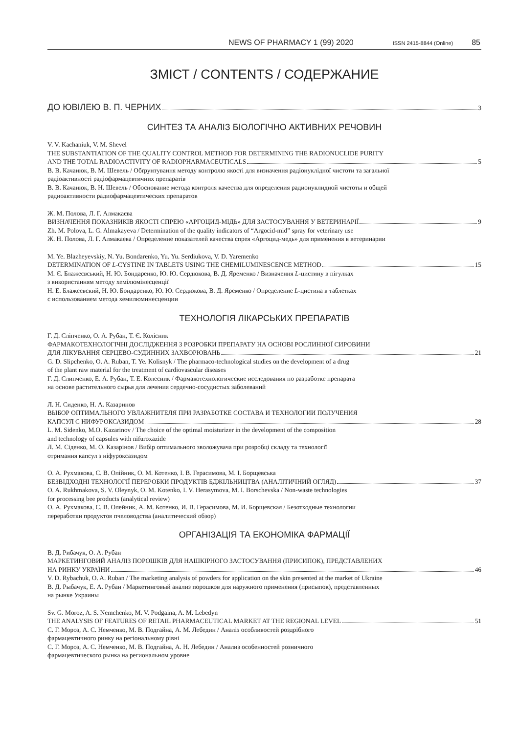NEWS OF PHARMACY 1 (99) 2020 ISSN 2415-8844 (Online) 85
ЗМІСТ / CONTENTS / СОДЕРЖАНИЕ
ДО ЮВІЛЕЮ В. П. ЧЕРНИХ 3
СИНТЕЗ ТА АНАЛІЗ БІОЛОГІЧНО АКТИВНИХ РЕЧОВИН
V. V. Kachaniuk, V. M. Shevel
THE SUBSTANTIATION OF THE QUALITY CONTROL METHOD FOR DETERMINING THE RADIONUCLIDE PURITY
AND THE TOTAL RADIOACTIVITY OF RADIOPHARMACEUTICALS 5
В. В. Качанюк, В. М. Шевель / Обґрунтування методу контролю якості для визначення радіонуклідної чистоти та загальної
радіоактивності радіофармацевтичних препаратів
В. В. Качанюк, В. Н. Шевель / Обоснование метода контроля качества для определения радионуклидной чистоты и общей
радиоактивности радиофармацевтических препаратов
Ж. М. Полова, Л. Г. Алмакаєва
ВИЗНАЧЕННЯ ПОКАЗНИКІВ ЯКОСТІ СПРЕЮ «АРГОЦИД-МІДЬ» ДЛЯ ЗАСТОСУВАННЯ У ВЕТЕРИНАРІЇ 9
Zh. M. Polova, L. G. Almakayeva / Determination of the quality indicators of “Argocid-mid” spray for veterinary use
Ж. Н. Полова, Л. Г. Алмакаева / Определение показателей качества спрея «Аргоцид-медь» для применения в ветеринарии
M. Ye. Blazheyevskiy, N. Yu. Bondarenko, Yu. Yu. Serdiukova, V. D. Yaremenko
DETERMINATION OF L-CYSTINE IN TABLETS USING THE CHEMILUMINESCENCE METHOD 15
М. Є. Блажеєвський, Н. Ю. Бондаренко, Ю. Ю. Сердюкова, В. Д. Яременко / Визначення L-цистину в пігулках
з використанням методу хемілюмінесценції
Н. Е. Блажеевский, Н. Ю. Бондаренко, Ю. Ю. Сердюкова, В. Д. Яременко / Определение L-цистина в таблетках
с использованием метода хемилюминесценции
ТЕХНОЛОГІЯ ЛІКАРСЬКИХ ПРЕПАРАТІВ
Г. Д. Сліпченко, О. А. Рубан, Т. Є. Колісник
ФАРМАКОТЕХНОЛОГІЧНІ ДОСЛІДЖЕННЯ З РОЗРОБКИ ПРЕПАРАТУ НА ОСНОВІ РОСЛИННОЇ СИРОВИНИ
ДЛЯ ЛІКУВАННЯ СЕРЦЕВО-СУДИННИХ ЗАХВОРЮВАНЬ 21
G. D. Slipchenko, O. A. Ruban, T. Ye. Kolisnyk / The pharmaco-technological studies on the development of a drug
of the plant raw material for the treatment of cardiovascular diseases
Г. Д. Слипченко, Е. А. Рубан, Т. Е. Колесник / Фармакотехнологические исследования по разработке препарата
на основе растительного сырья для лечения сердечно-сосудистых заболеваний
Л. Н. Сиденко, Н. А. Казаринов
ВЫБОР ОПТИМАЛЬНОГО УВЛАЖНИТЕЛЯ ПРИ РАЗРАБОТКЕ СОСТАВА И ТЕХНОЛОГИИ ПОЛУЧЕНИЯ
КАПСУЛ С НИФУРОКСАЗИДОМ 28
L. M. Sidenko, M.O. Kazarinov / The choice of the optimal moisturizer in the development of the composition
and technology of capsules with nifuroxazide
Л. М. Сіденко, М. О. Казарінов / Вибір оптимального зволожувача при розробці складу та технології
отримання капсул з ніфуроксазидом
О. А. Рухмакова, С. В. Олійник, О. М. Котенко, І. В. Герасимова, М. І. Борщевська
БЕЗВІДХОДНІ ТЕХНОЛОГІЇ ПЕРЕРОБКИ ПРОДУКТІВ БДЖІЛЬНИЦТВА (АНАЛІТИЧНИЙ ОГЛЯД) 37
O. A. Rukhmakova, S. V. Oleynyk, O. M. Kotenko, I. V. Herasymova, M. I. Borschevska / Non-waste technologies
for processing bee products (analytical review)
О. А. Рухмакова, С. В. Олейник, А. М. Котенко, И. В. Герасимова, М. И. Борщевская / Безотходные технологии
переработки продуктов пчеловодства (аналитический обзор)
ОРГАНІЗАЦІЯ ТА ЕКОНОМІКА ФАРМАЦІЇ
В. Д. Рибачук, О. А. Рубан
МАРКЕТИНГОВИЙ АНАЛІЗ ПОРОШКІВ ДЛЯ НАШКІРНОГО ЗАСТОСУВАННЯ (ПРИСИПОК), ПРЕДСТАВЛЕНИХ
НА РИНКУ УКРАЇНИ 46
V. D. Rybachuk, O. A. Ruban / The marketing analysis of powders for application on the skin presented at the market of Ukraine
В. Д. Рыбачук, Е. А. Рубан / Маркетинговый анализ порошков для наружного применения (присыпок), представленных
на рынке Украины
Sv. G. Moroz, A. S. Nemchenko, M. V. Podgaina, A. M. Lebedyn
THE ANALYSIS OF FEATURES OF RETAIL PHARMACEUTICAL MARKET AT THE REGIONAL LEVEL 51
С. Г. Мороз, А. С. Немченко, М. В. Подгайна, А. М. Лебедин / Аналіз особливостей роздрібного
фармацевтичного ринку на регіональному рівні
С. Г. Мороз, А. С. Немченко, М. В. Подгайна, А. Н. Лебедин / Анализ особенностей розничного
фармацевтического рынка на региональном уровне